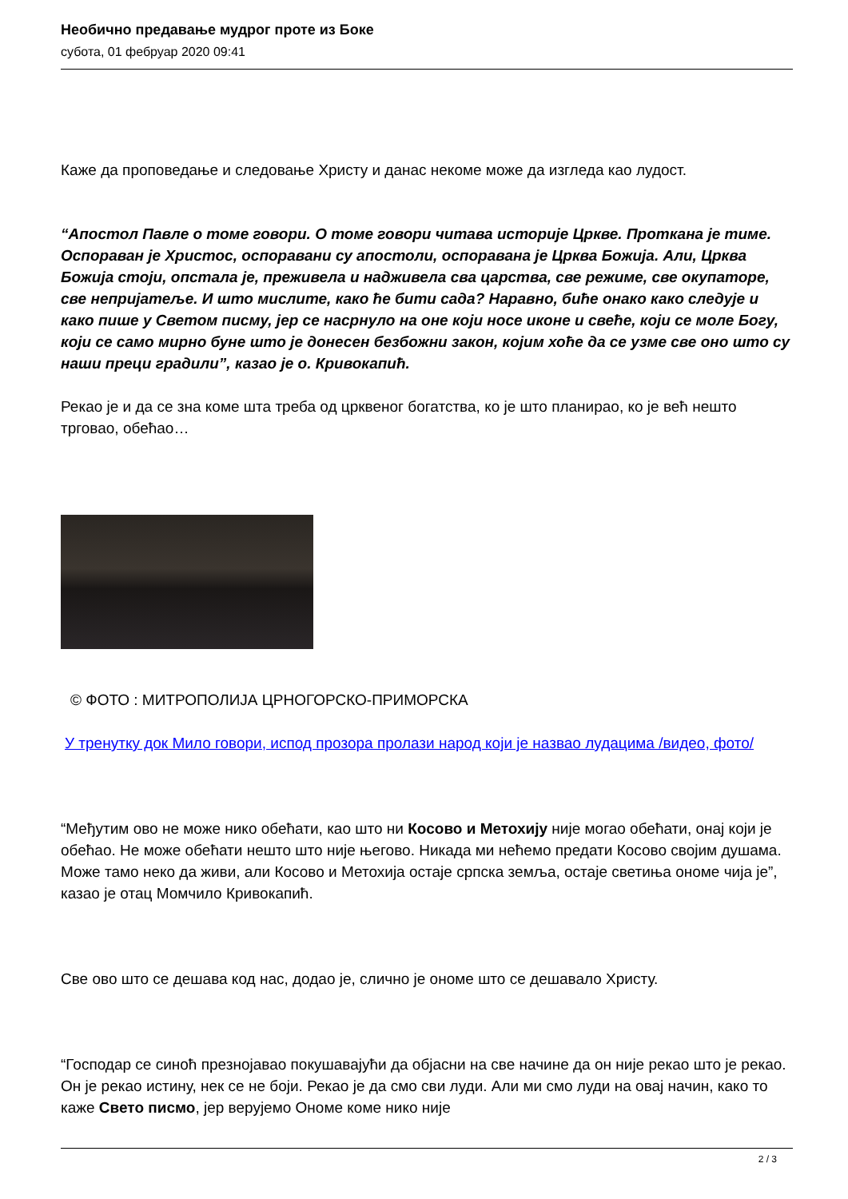Необично предавање мудрог проте из Боке
субота, 01 фебруар 2020 09:41
Каже да проповедање и следовање Христу и данас некоме може да изгледа као лудост.
“Апостол Павле о томе говори. О томе говори читава историје Цркве. Проткана је тиме. Оспораван је Христос, оспоравани су апостоли, оспоравана је Црква Божија. Али, Црква Божија стоји, опстала је, преживела и надживела сва царства, све режиме, све окупаторе, све непријатеље. И што мислите, како ће бити сада? Наравно, биће онако како следује и како пише у Светом писму, јер се насрнуло на оне који носе иконе и свеће, који се моле Богу, који се само мирно буне што је донесен безбожни закон, којим хоће да се узме све оно што су наши преци градили”, казао је о. Кривокапић.
Рекао је и да се зна коме шта треба од црквеног богатства, ко је што планирао, ко је већ нешто трговао, обећао…
© ФОТО : МИТРОПОЛИЈА ЦРНОГОРСКО-ПРИМОРСКА
У тренутку док Мило говори, испод прозора пролази народ који је назвао лудацима /видео, фото/
“Међутим ово не може нико обећати, као што ни Косово и Метохију није могао обећати, онај који је обећао. Не може обећати нешто што није његово. Никада ми нећемо предати Косово својим душама. Може тамо неко да живи, али Косово и Метохија остаје српска земља, остаје светиња ономе чија је”, казао је отац Момчило Кривокапић.
Све ово што се дешава код нас, додао је, слично је ономе што се дешавало Христу.
“Господар се синоћ презнојавао покушавајући да објасни на све начине да он није рекао што је рекао. Он је рекао истину, нек се не боји. Рекао је да смо сви луди. Али ми смо луди на овај начин, како то каже Свето писмо, јер верујемо Ономе коме нико није
2 / 3